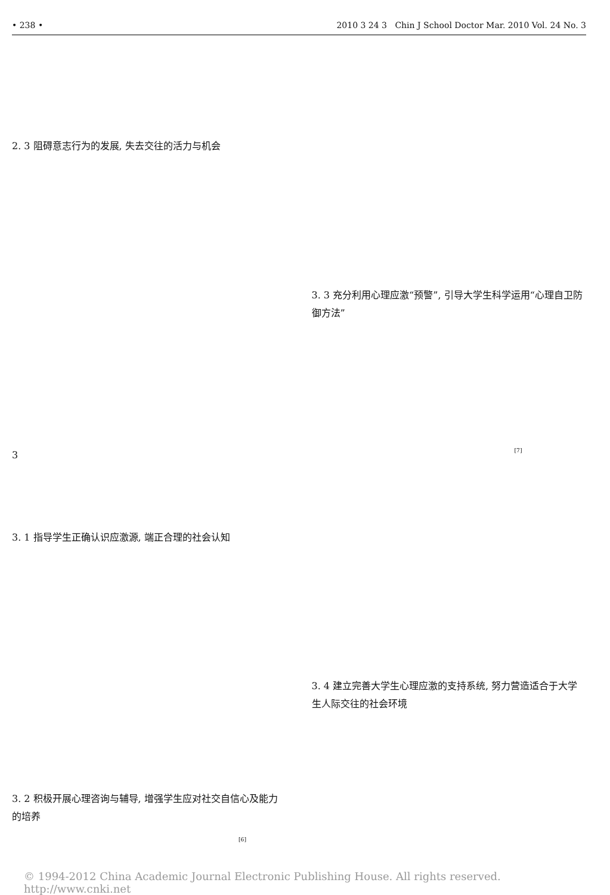• 238 • 2010 3 24 3 Chin J School Doctor Mar. 2010 Vol. 24 No. 3
2. 3 阻碍意志行为的发展, 失去交往的活力与机会
3
3. 1 指导学生正确认识应激源, 端正合理的社会认知
3. 2 积极开展心理咨询与辅导, 增强学生应对社交自信心及能力的培养
<sup>[6]</sup>
3. 3 充分利用心理应激“预警”, 引导大学生科学运用“心理自卫防御方法”
<sup>[7]</sup>
3. 4 建立完善大学生心理应激的支持系统, 努力营造适合于大学生人际交往的社会环境
© 1994-2012 China Academic Journal Electronic Publishing House. All rights reserved. http://www.cnki.net